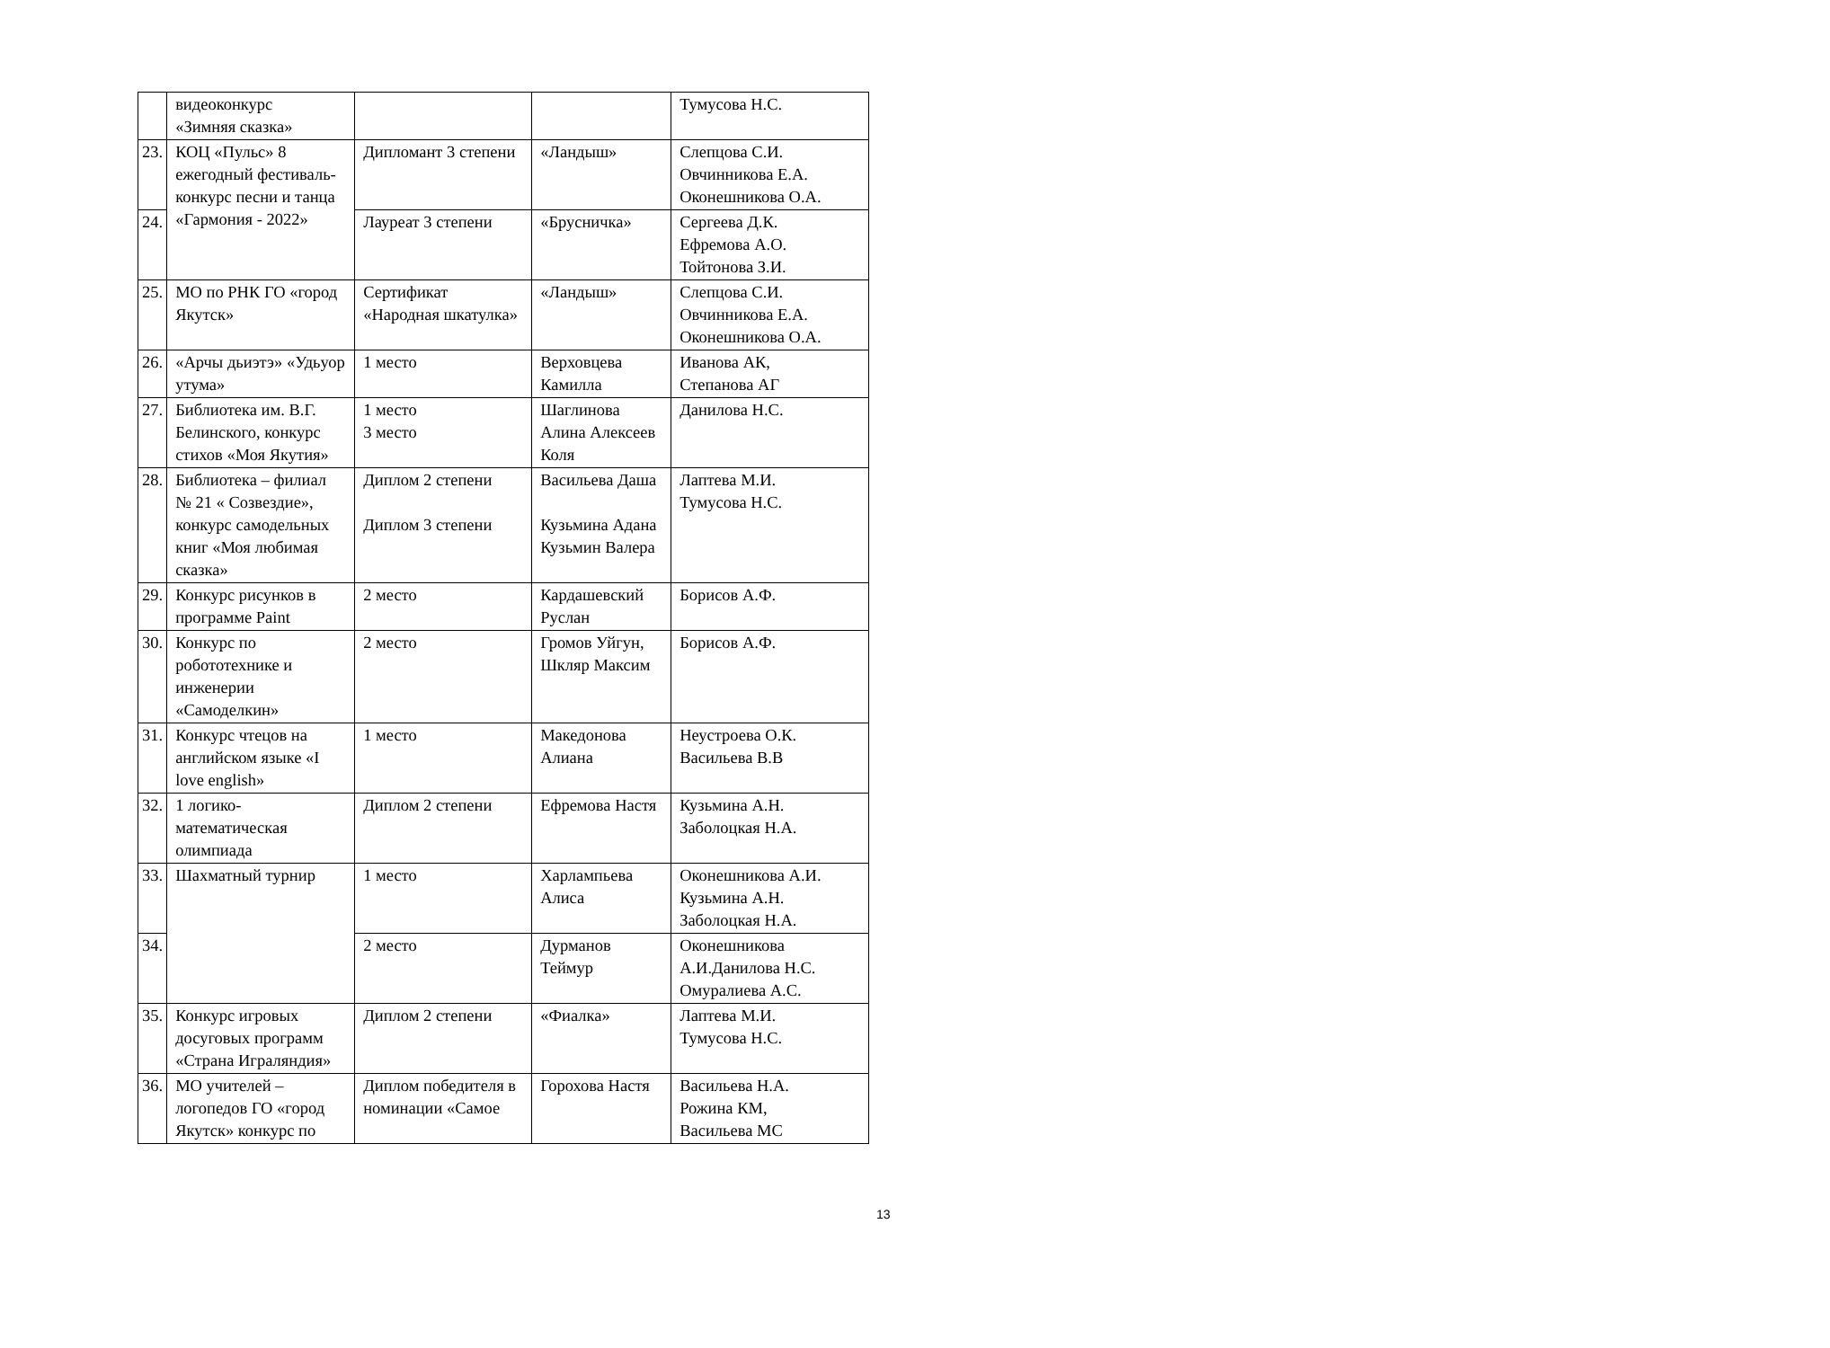| | видеоконкурс «Зимняя сказка» | | | Тумусова Н.С. |
| 23. | КОЦ «Пульс» 8 ежегодный фестиваль-конкурс песни и танца «Гармония - 2022» | Дипломант 3 степени | «Ландыш» | Слепцова С.И. Овчинникова Е.А. Оконешникова О.А. |
| 24. | | Лауреат 3 степени | «Брусничка» | Сергеева Д.К. Ефремова А.О. Тойтонова З.И. |
| 25. | МО по РНК ГО «город Якутск» | Сертификат «Народная шкатулка» | «Ландыш» | Слепцова С.И. Овчинникова Е.А. Оконешникова О.А. |
| 26. | «Арчы дьиэтэ» «Удьуор утума» | 1 место | Верховцева Камилла | Иванова АК, Степанова АГ |
| 27. | Библиотека им. В.Г. Белинского, конкурс стихов «Моя Якутия» | 1 место 3 место | Шаглинова Алина Алексеев Коля | Данилова Н.С. |
| 28. | Библиотека – филиал № 21 « Созвездие», конкурс самодельных книг «Моя любимая сказка» | Диплом 2 степени Диплом 3 степени | Васильева Даша Кузьмина Адана Кузьмин Валера | Лаптева М.И. Тумусова Н.С. |
| 29. | Конкурс рисунков в программе Paint | 2 место | Кардашевский Руслан | Борисов А.Ф. |
| 30. | Конкурс по робототехнике и инженерии «Самоделкин» | 2 место | Громов Уйгун, Шкляр Максим | Борисов А.Ф. |
| 31. | Конкурс чтецов на английском языке «I love english» | 1 место | Македонова Алиана | Неустроева О.К. Васильева В.В |
| 32. | 1 логико-математическая олимпиада | Диплом 2 степени | Ефремова Настя | Кузьмина А.Н. Заболоцкая Н.А. |
| 33. | Шахматный турнир | 1 место | Харлампьева Алиса | Оконешникова А.И. Кузьмина А.Н. Заболоцкая Н.А. |
| 34. | | 2 место | Дурманов Теймур | Оконешникова А.И.Данилова Н.С. Омуралиева А.С. |
| 35. | Конкурс игровых досуговых программ «Страна Играляндия» | Диплом 2 степени | «Фиалка» | Лаптева М.И. Тумусова Н.С. |
| 36. | МО учителей – логопедов ГО «город Якутск» конкурс по | Диплом победителя в номинации «Самое | Горохова Настя | Васильева Н.А. Рожина КМ, Васильева МС |
13